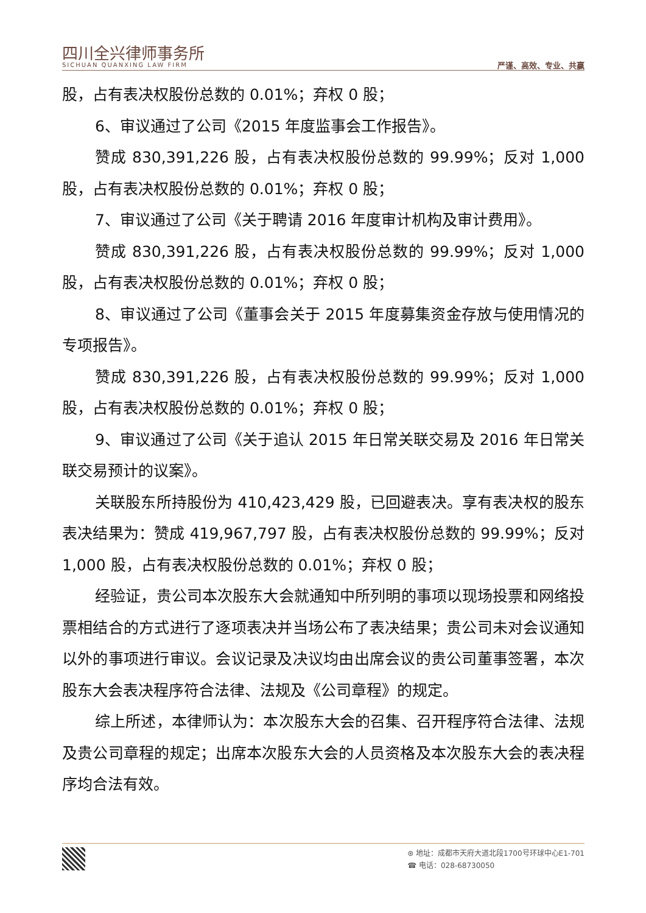四川全兴律师事务所
SICHUAN QUANXING LAW FIRM
严谨、高效、专业、共赢
股，占有表决权股份总数的 0.01%；弃权 0 股；
6、审议通过了公司《2015 年度监事会工作报告》。
赞成 830,391,226 股，占有表决权股份总数的 99.99%；反对 1,000 股，占有表决权股份总数的 0.01%；弃权 0 股；
7、审议通过了公司《关于聘请 2016 年度审计机构及审计费用》。
赞成 830,391,226 股，占有表决权股份总数的 99.99%；反对 1,000 股，占有表决权股份总数的 0.01%；弃权 0 股；
8、审议通过了公司《董事会关于 2015 年度募集资金存放与使用情况的专项报告》。
赞成 830,391,226 股，占有表决权股份总数的 99.99%；反对 1,000 股，占有表决权股份总数的 0.01%；弃权 0 股；
9、审议通过了公司《关于追认 2015 年日常关联交易及 2016 年日常关联交易预计的议案》。
关联股东所持股份为 410,423,429 股，已回避表决。享有表决权的股东表决结果为：赞成 419,967,797 股，占有表决权股份总数的 99.99%；反对 1,000 股，占有表决权股份总数的 0.01%；弃权 0 股；
经验证，贵公司本次股东大会就通知中所列明的事项以现场投票和网络投票相结合的方式进行了逐项表决并当场公布了表决结果；贵公司未对会议通知以外的事项进行审议。会议记录及决议均由出席会议的贵公司董事签署，本次股东大会表决程序符合法律、法规及《公司章程》的规定。
综上所述，本律师认为：本次股东大会的召集、召开程序符合法律、法规及贵公司章程的规定；出席本次股东大会的人员资格及本次股东大会的表决程序均合法有效。
⊛ 地址：成都市天府大道北段1700号环球中心E1-701
☎ 电话：028-68730050